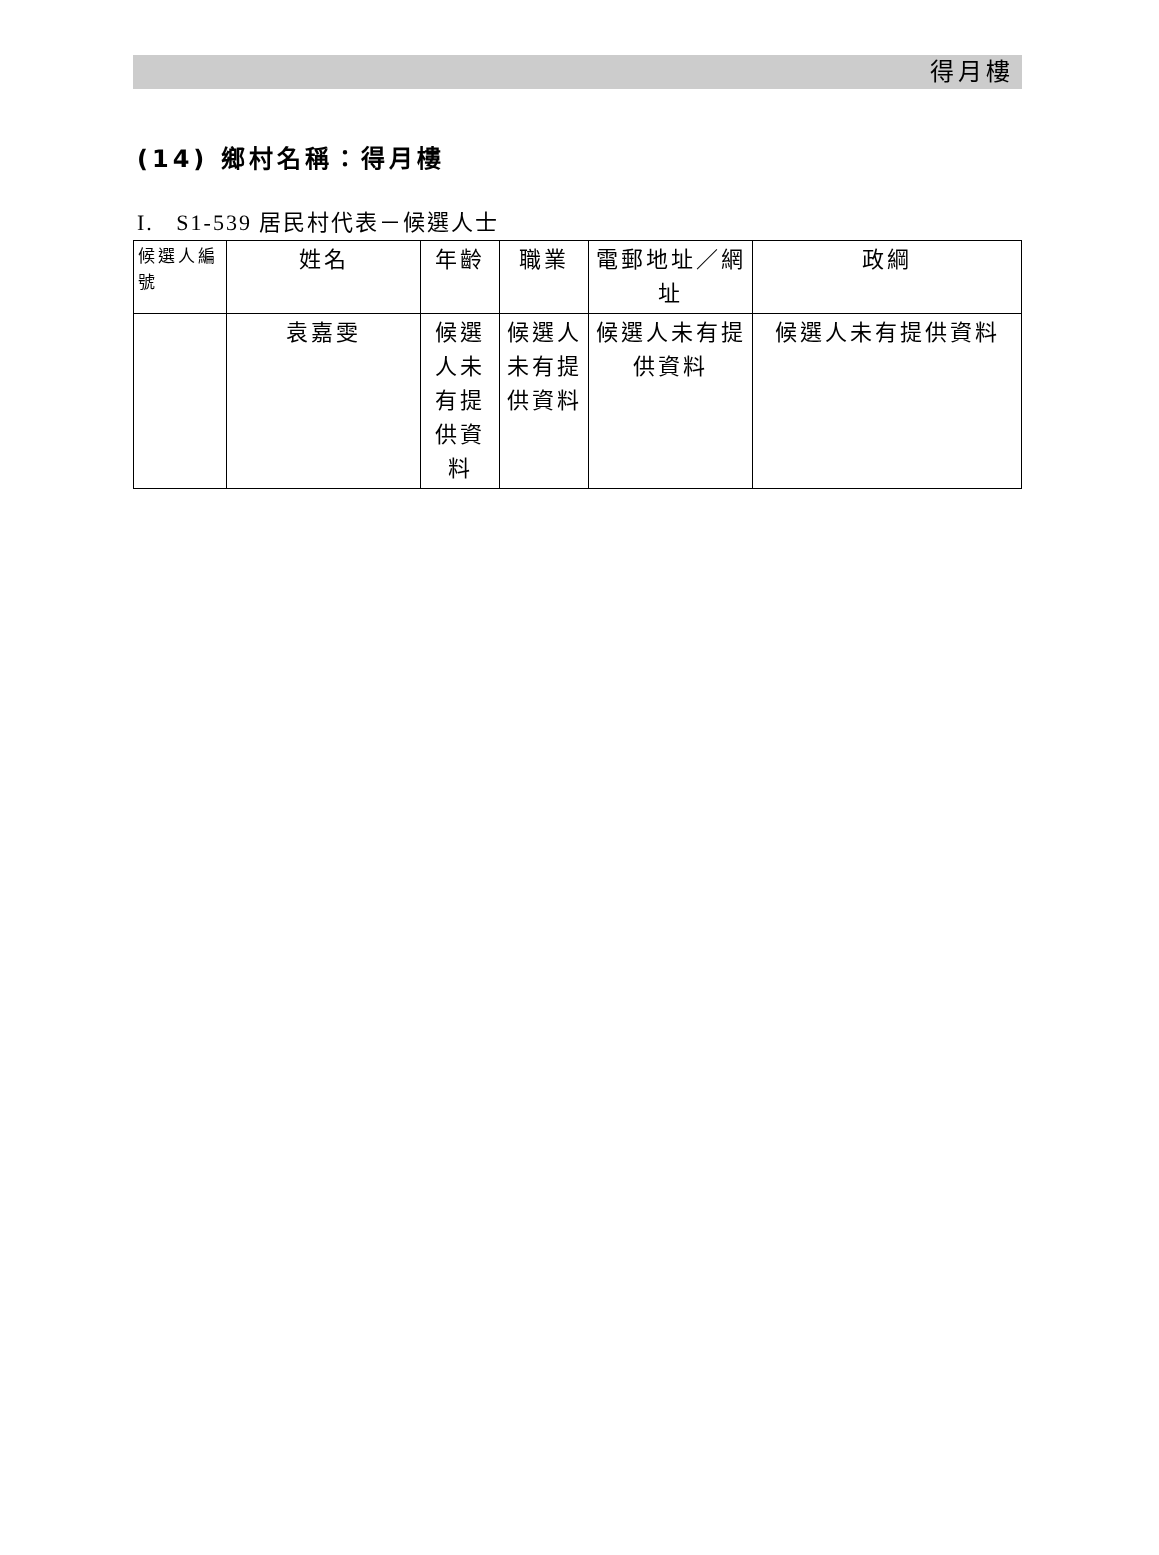得月樓
(14) 鄉村名稱：得月樓
I. S1-539 居民村代表－候選人士
| 候選人編號 | 姓名 | 年齡 | 職業 | 電郵地址／網址 | 政綱 |
| --- | --- | --- | --- | --- | --- |
| | 袁嘉雯 | 候選人未有提供資料 | 候選人未有提供資料 | 候選人未有提供資料 | 候選人未有提供資料 |